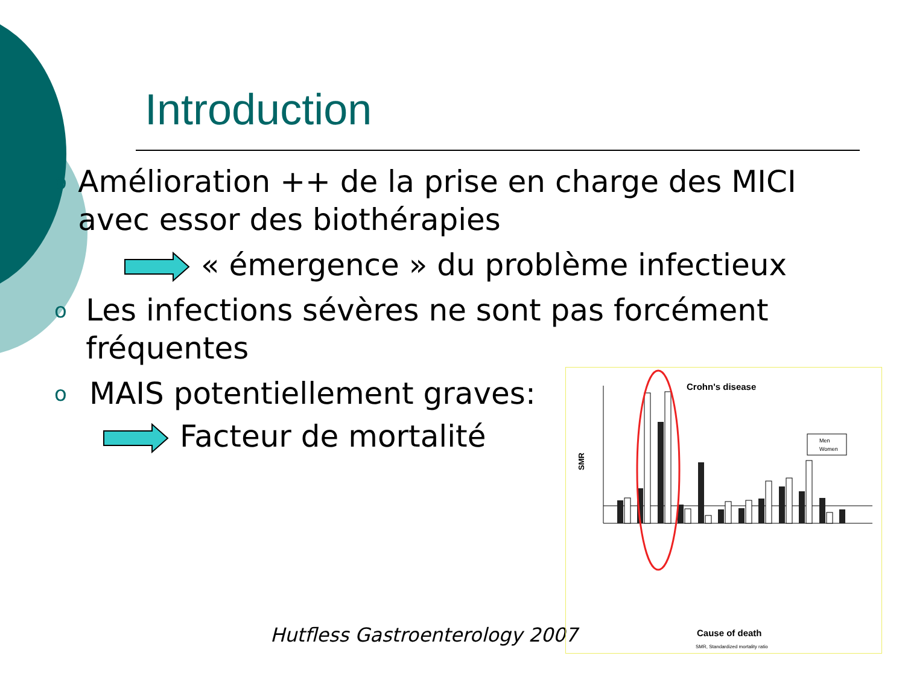Introduction
o Amélioration ++ de la prise en charge des MICI avec essor des biothérapies
« émergence » du problème infectieux
o Les infections sévères ne sont pas forcément fréquentes
o MAIS potentiellement graves:
Facteur de mortalité
Hutfless Gastroenterology 2007
Crohn's disease
SMR
Men
Women
Cause of death
SMR, Standardized mortality ratio